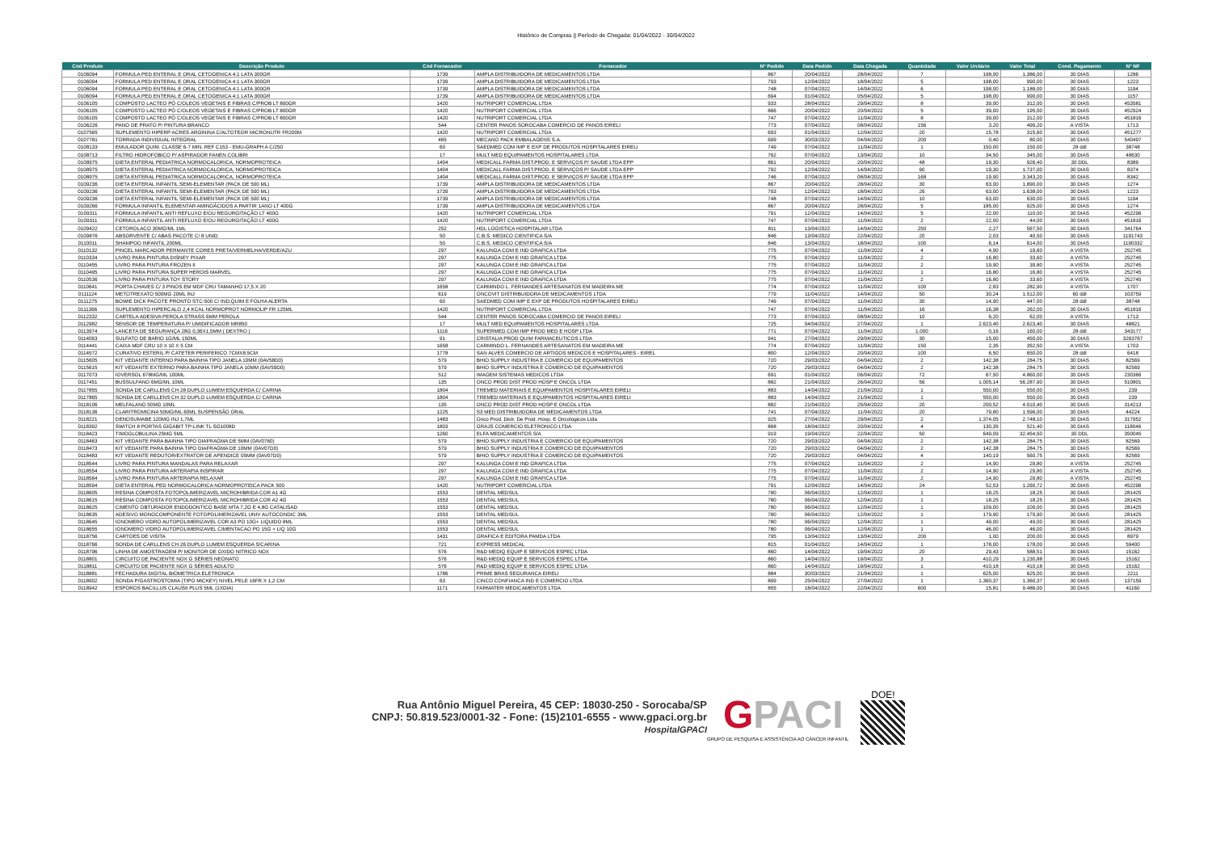Histórico de Compras || Período de Chegada: 01/04/2022 - 30/04/2022
| Cód Produto | Descrição Produto | Cód Fornecedor | Fornecedor | Nº Pedido | Data Pedido | Data Chegada | Quantidade | Valor Unitário | Valor Total | Cond. Pagamento | Nº NF |
| --- | --- | --- | --- | --- | --- | --- | --- | --- | --- | --- | --- |
| 0106094 | FORMULA PED ENTERAL E ORAL CETOGENICA 4:1 LATA 300GR | 1739 | AMPLA DISTRIBUIDORA DE MEDICAMENTOS LTDA | 867 | 20/04/2022 | 28/04/2022 | 7 | 198,00 | 1.386,00 | 30 DIAS | 1286 |
| 0106094 | FORMULA PED ENTERAL E ORAL CETOGENICA 4:1 LATA 300GR | 1739 | AMPLA DISTRIBUIDORA DE MEDICAMENTOS LTDA | 793 | 12/04/2022 | 18/04/2022 | 5 | 198,00 | 990,00 | 30 DIAS | 1223 |
| 0106094 | FORMULA PED ENTERAL E ORAL CETOGENICA 4:1 LATA 300GR | 1739 | AMPLA DISTRIBUIDORA DE MEDICAMENTOS LTDA | 748 | 07/04/2022 | 14/04/2022 | 6 | 198,00 | 1.188,00 | 30 DIAS | 1194 |
| 0106094 | FORMULA PED ENTERAL E ORAL CETOGENICA 4:1 LATA 300GR | 1739 | AMPLA DISTRIBUIDORA DE MEDICAMENTOS LTDA | 694 | 01/04/2022 | 05/04/2022 | 5 | 198,00 | 990,00 | 30 DIAS | 1157 |
| 0106105 | COMPOSTO LACTEO PÓ C/OLEOS VEGETAIS E FIBRAS C/PROB LT 800GR | 1420 | NUTRIPORT COMERCIAL LTDA | 933 | 28/04/2022 | 29/04/2022 | 8 | 39,00 | 312,00 | 30 DIAS | 453581 |
| 0106105 | COMPOSTO LACTEO PÓ C/OLEOS VEGETAIS E FIBRAS C/PROB LT 800GR | 1420 | NUTRIPORT COMERCIAL LTDA | 866 | 20/04/2022 | 20/04/2022 | 5 | 39,00 | 195,00 | 30 DIAS | 452924 |
| 0106105 | COMPOSTO LACTEO PÓ C/OLEOS VEGETAIS E FIBRAS C/PROB LT 800GR | 1420 | NUTRIPORT COMERCIAL LTDA | 747 | 07/04/2022 | 11/04/2022 | 8 | 39,00 | 312,00 | 30 DIAS | 451816 |
| 0106226 | PANO DE PRATO P/ PINTURA BRANCO | 544 | CENTER PANOS SOROCABA COMERCIO DE PANOS EIRELI | 773 | 07/04/2022 | 08/04/2022 | 156 | 3,20 | 499,20 | A VISTA | 1713 |
| 0107565 | SUPLEMENTO HIPERP ACRES ARGININA C/ALTOTEOR MICRONUTR FR200M | 1420 | NUTRIPORT COMERCIAL LTDA | 693 | 01/04/2022 | 12/04/2022 | 20 | 15,78 | 315,60 | 30 DIAS | 451277 |
| 0107781 | TORRADA INDIVIDUAL INTEGRAL | 465 | MECANO PACK EMBALAGENS S.A. | 699 | 30/03/2022 | 04/04/2022 | 200 | 0,40 | 80,00 | 30 DIAS | 540497 |
| 0108133 | EMULADOR QUIM. CLASSE 6-7 MIN. REF C153 - EMU-GRAPH A C/250 | 60 | SAEDMED COM IMP E EXP DE PRODUTOS HOSPITALARES EIRELI | 749 | 07/04/2022 | 11/04/2022 | 1 | 150,00 | 150,00 | 28 ddl | 38748 |
| 0108713 | FILTRO HIDROFOBICO P/ ASPIRADOR FANEN COLIBRI | 17 | MULT MED EQUIPAMENTOS HOSPITALARES LTDA | 762 | 07/04/2022 | 13/04/2022 | 10 | 34,50 | 345,00 | 30 DIAS | 48630 |
| 0108975 | DIETA ENTERAL PEDIATRICA NORMOCALORICA, NORMOPROTEICA | 1404 | MEDICALL FARMA DIST.PROD. E SERVIÇOS P/ SAUDE LTDA EPP | 861 | 20/04/2022 | 20/04/2022 | 48 | 19,30 | 926,40 | 30 DDL | 8389 |
| 0108975 | DIETA ENTERAL PEDIATRICA NORMOCALORICA, NORMOPROTEICA | 1404 | MEDICALL FARMA DIST.PROD. E SERVIÇOS P/ SAUDE LTDA EPP | 792 | 12/04/2022 | 14/04/2022 | 90 | 19,30 | 1.737,00 | 30 DIAS | 8374 |
| 0108975 | DIETA ENTERAL PEDIATRICA NORMOCALORICA, NORMOPROTEICA | 1404 | MEDICALL FARMA DIST.PROD. E SERVIÇOS P/ SAUDE LTDA EPP | 746 | 07/04/2022 | 08/04/2022 | 168 | 19,90 | 3.343,20 | 30 DIAS | 8342 |
| 0109236 | DIETA ENTERAL INFANTIL SEMI-ELEMENTAR (PACK DE 500 ML) | 1739 | AMPLA DISTRIBUIDORA DE MEDICAMENTOS LTDA | 867 | 20/04/2022 | 28/04/2022 | 30 | 63,00 | 1.890,00 | 30 DIAS | 1274 |
| 0109236 | DIETA ENTERAL INFANTIL SEMI-ELEMENTAR (PACK DE 500 ML) | 1739 | AMPLA DISTRIBUIDORA DE MEDICAMENTOS LTDA | 793 | 12/04/2022 | 18/04/2022 | 26 | 63,00 | 1.638,00 | 30 DIAS | 1223 |
| 0109236 | DIETA ENTERAL INFANTIL SEMI-ELEMENTAR (PACK DE 500 ML) | 1739 | AMPLA DISTRIBUIDORA DE MEDICAMENTOS LTDA | 748 | 07/04/2022 | 14/04/2022 | 10 | 63,00 | 630,00 | 30 DIAS | 1194 |
| 0109266 | FORMULA INFANTIL ELEMENTAR AMINOÁCIDOS A PARTIR 1ANO LT 400G | 1739 | AMPLA DISTRIBUIDORA DE MEDICAMENTOS LTDA | 867 | 20/04/2022 | 28/04/2022 | 5 | 185,00 | 925,00 | 30 DIAS | 1274 |
| 0109311 | FORMULA INFANTIL ANTI REFLUXO E/OU REGURGITAÇÃO LT 400G | 1420 | NUTRIPORT COMERCIAL LTDA | 791 | 12/04/2022 | 14/04/2022 | 5 | 22,00 | 110,00 | 30 DIAS | 452296 |
| 0109311 | FORMULA INFANTIL ANTI REFLUXO E/OU REGURGITAÇÃO LT 400G | 1420 | NUTRIPORT COMERCIAL LTDA | 747 | 07/04/2022 | 11/04/2022 | 2 | 22,00 | 44,00 | 30 DIAS | 451816 |
| 0109422 | CETOROLACO 30MG/ML 1ML | 252 | HDL LOGISTICA HOSPITALAR LTDA | 811 | 13/04/2022 | 14/04/2022 | 250 | 2,27 | 567,50 | 30 DIAS | 341764 |
| 0109876 | ABSORVENTE C/ ABAS PACOTE C/ 8 UNID | 50 | C.B.S. MEDICO CIENTIFICA S/A | 846 | 13/04/2022 | 22/04/2022 | 20 | 2,03 | 40,50 | 30 DIAS | 1191743 |
| 0110011 | SHAMPOO INFANTIL 200ML | 50 | C.B.S. MEDICO CIENTIFICA S/A | 846 | 13/04/2022 | 18/04/2022 | 100 | 6,14 | 614,00 | 30 DIAS | 1190332 |
| 0110132 | PINCEL MARCADOR PERMANTE CORES PRETA/VERMELHA/VERDE/AZU | 297 | KALUNGA COM E IND GRAFICA LTDA | 775 | 07/04/2022 | 11/04/2022 | 4 | 4,90 | 19,60 | A VISTA | 252745 |
| 0110334 | LIVRO PARA PINTURA DISNEY PIXAR | 297 | KALUNGA COM E IND GRAFICA LTDA | 775 | 07/04/2022 | 11/04/2022 | 2 | 16,80 | 33,60 | A VISTA | 252745 |
| 0110455 | LIVRO PARA PINTURA FROZEN II | 297 | KALUNGA COM E IND GRAFICA LTDA | 775 | 07/04/2022 | 11/04/2022 | 2 | 19,90 | 39,80 | A VISTA | 252745 |
| 0110495 | LIVRO PARA PINTURA SUPER HEROIS MARVEL | 297 | KALUNGA COM E IND GRAFICA LTDA | 775 | 07/04/2022 | 11/04/2022 | 1 | 16,80 | 16,80 | A VISTA | 252745 |
| 0110536 | LIVRO PARA PINTURA TOY STORY | 297 | KALUNGA COM E IND GRAFICA LTDA | 775 | 07/04/2022 | 11/04/2022 | 2 | 16,80 | 33,60 | A VISTA | 252745 |
| 0110641 | PORTA CHAVES C/ 3 PINOS EM MDF CRU TAMANHO 17,5 X 20 | 1658 | CARMINDO L. FERNANDES ARTESANATOS EM MADEIRA ME | 774 | 07/04/2022 | 11/04/2022 | 100 | 2,83 | 282,90 | A VISTA | 1707 |
| 0111124 | METOTREXATO 500MG 20ML INJ | 619 | ONCOVIT DISTRIBUIDORA DE MEDICAMENTOS LTDA | 779 | 11/04/2022 | 14/04/2022 | 50 | 30,24 | 1.512,00 | 60 ddl | 103759 |
| 0111275 | BOWIE DICK PACOTE PRONTO STC-500 C/ IND;QUIM E FOLHA ALERTA | 60 | SAEDMED COM IMP E EXP DE PRODUTOS HOSPITALARES EIRELI | 749 | 07/04/2022 | 11/04/2022 | 30 | 14,90 | 447,00 | 28 ddl | 38748 |
| 0111366 | SUPLEMENTO HIPERCALO 2,4 KCAL NORMOPROT NORMOLIP FR 125ML | 1420 | NUTRIPORT COMERCIAL LTDA | 747 | 07/04/2022 | 11/04/2022 | 16 | 16,38 | 262,00 | 30 DIAS | 451816 |
| 0112332 | CARTELA ADESIVA PEROLA STRASS 6MM PEROLA | 544 | CENTER PANOS SOROCABA COMERCIO DE PANOS EIRELI | 773 | 07/04/2022 | 08/04/2022 | 10 | 6,20 | 62,00 | A VISTA | 1713 |
| 0112982 | SENSOR DE TEMPERATURA P/ UMIDIFICADOR MR850 | 17 | MULT MED EQUIPAMENTOS HOSPITALARES LTDA | 725 | 04/04/2022 | 27/04/2022 | 1 | 2.623,40 | 2.623,40 | 30 DIAS | 48821 |
| 0113974 | LANCETA DE SEGURANÇA 28G 0,36X1,5MM ( DEXTRO ) | 1116 | SUPERMED COM IMP PROD MED E HOSP LTDA | 771 | 07/04/2022 | 11/04/2022 | 1.000 | 0,16 | 160,00 | 28 ddl | 343177 |
| 0114063 | SULFATO DE BARIO 1G/ML 150ML | 91 | CRISTALIA PROD QUIM FARMACEUTICOS LTDA | 941 | 27/04/2022 | 29/04/2022 | 30 | 15,00 | 450,00 | 30 DIAS | 3263767 |
| 0114441 | CAIXA MDF CRU 10 X 10 X 5 CM | 1658 | CARMINDO L. FERNANDES ARTESANATOS EM MADEIRA ME | 774 | 07/04/2022 | 11/04/2022 | 150 | 2,35 | 352,50 | A VISTA | 1703 |
| 0114572 | CURATIVO ESTERIL P/ CATETER PERIFERICO 7CMX8,5CM | 1778 | SAN ALVES COMERCIO DE ARTIGOS MEDICOS E HOSPITALARES - EIREL | 800 | 12/04/2022 | 20/04/2022 | 100 | 6,50 | 650,00 | 28 ddl | 6418 |
| 0115605 | KIT VEDANTE INTERNO PARA BAINHA TIPO JANELA 10MM (0AV58D0) | 579 | BHIO SUPPLY INDUSTRIA E COMERCIO DE EQUIPAMENTOS | 720 | 29/03/2022 | 04/04/2022 | 2 | 142,38 | 284,75 | 30 DIAS | 82569 |
| 0115615 | KIT VEDANTE EXTERNO PARA BAINHA TIPO JANELA 10MM (0AV59D0) | 579 | BHIO SUPPLY INDUSTRIA E COMERCIO DE EQUIPAMENTOS | 720 | 29/03/2022 | 04/04/2022 | 2 | 142,38 | 284,75 | 30 DIAS | 82569 |
| 0117073 | IOVERSOL 678MG/ML 100ML | 512 | IMAGEM SISTEMAS MEDICOS LTDA | 691 | 01/04/2022 | 06/04/2022 | 72 | 67,50 | 4.860,00 | 30 DIAS | 230366 |
| 0117451 | BUSSULFANO 6MG/ML 10ML | 135 | ONCO PROD DIST PROD HOSP E ONCOL LTDA | 882 | 21/04/2022 | 26/04/2022 | 56 | 1.005,14 | 56.287,90 | 30 DIAS | 510801 |
| 0117855 | SONDA DE CARLLENS CH 28 DUPLO LUMEM ESQUERDA C/ CARINA | 1804 | TREMED MATERIAIS E EQUIPAMENTOS HOSPITALARES EIRELI | 883 | 14/04/2022 | 21/04/2022 | 1 | 550,00 | 550,00 | 30 DIAS | 239 |
| 0117865 | SONDA DE CARLLENS CH 32 DUPLO LUMEM ESQUERDA C/ CARINA | 1804 | TREMED MATERIAIS E EQUIPAMENTOS HOSPITALARES EIRELI | 883 | 14/04/2022 | 21/04/2022 | 1 | 550,00 | 550,00 | 30 DIAS | 239 |
| 0118106 | MELFALANO 50MG 10ML | 135 | ONCO PROD DIST PROD HOSP E ONCOL LTDA | 882 | 21/04/2022 | 25/04/2022 | 20 | 200,52 | 4.010,40 | 30 DIAS | 314213 |
| 0118136 | CLARITROMICINA 50MG/ML 60ML SUSPENSÃO ORAL | 1225 | S3 MED DISTRIBUIDORA DE MEDICAMENTOS LTDA | 741 | 07/04/2022 | 11/04/2022 | 20 | 79,80 | 1.596,00 | 30 DIAS | 44224 |
| 0118221 | DENOSUMABE 120MG INJ 1,7ML | 1483 | Onco Prod. Distr. De Prod. Hosp. E Oncologicos Ltda | 925 | 27/04/2022 | 29/04/2022 | 2 | 1.374,05 | 2.748,10 | 30 DIAS | 317952 |
| 0118392 | SWITCH 8 PORTAS GIGABIT TP-LINK TL SG1008D | 1803 | GRAJS COMERCIO ELETRONICO LTDA | 868 | 18/04/2022 | 20/04/2022 | 4 | 130,35 | 521,40 | 30 DIAS | 118046 |
| 0118423 | TIMOGLOBULINA 25MG 5ML | 1260 | ELFA MEDICAMENTOS S/A | 919 | 19/04/2022 | 22/04/2022 | 50 | 649,09 | 32.454,50 | 30 DDL | 350045 |
| 0118463 | KIT VEDANTE PARA BAINHA TIPO DIAFRAGMA DE 5MM (0AV0760) | 579 | BHIO SUPPLY INDUSTRIA E COMERCIO DE EQUIPAMENTOS | 720 | 29/03/2022 | 04/04/2022 | 2 | 142,38 | 284,75 | 30 DIAS | 82569 |
| 0118473 | KIT VEDANTE PARA BAINHA TIPO DIAFRAGMA DE 10MM (0AV07D0) | 579 | BHIO SUPPLY INDUSTRIA E COMERCIO DE EQUIPAMENTOS | 720 | 29/03/2022 | 04/04/2022 | 2 | 142,38 | 284,75 | 30 DIAS | 82569 |
| 0118483 | KIT VEDANTE REDUTOR/EXTRATOR DE APENDICE 05MM (0AV07D0) | 579 | BHIO SUPPLY INDUSTRIA E COMERCIO DE EQUIPAMENTOS | 720 | 29/03/2022 | 04/04/2022 | 4 | 140,19 | 560,75 | 30 DIAS | 82569 |
| 0118544 | LIVRO PARA PINTURA MANDALAS PARA RELAXAR | 297 | KALUNGA COM E IND GRAFICA LTDA | 775 | 07/04/2022 | 11/04/2022 | 2 | 14,90 | 29,80 | A VISTA | 252745 |
| 0118554 | LIVRO PARA PINTURA ARTERAPIA INSPIRAR | 297 | KALUNGA COM E IND GRAFICA LTDA | 775 | 07/04/2022 | 11/04/2022 | 2 | 14,90 | 29,80 | A VISTA | 252745 |
| 0118564 | LIVRO PARA PINTURA ARTERAPIA RELAXAR | 297 | KALUNGA COM E IND GRAFICA LTDA | 775 | 07/04/2022 | 11/04/2022 | 2 | 14,90 | 29,80 | A VISTA | 252745 |
| 0118594 | DIETA ENTERAL PED NORMOCALORICA NORMOPROTEICA PACK 500 | 1420 | NUTRIPORT COMERCIAL LTDA | 791 | 12/04/2022 | 14/04/2022 | 24 | 52,53 | 1.260,72 | 30 DIAS | 452296 |
| 0118605 | RESINA COMPOSTA FOTOPOLIMERIZAVEL MICROHIBRIDA COR A1 4G | 1553 | DENTAL MEDSUL | 780 | 06/04/2022 | 12/04/2022 | 1 | 18,25 | 18,25 | 30 DIAS | 281425 |
| 0118615 | RESINA COMPOSTA FOTOPOLIMERIZAVEL MICROHIBRIDA COR A2 4G | 1553 | DENTAL MEDSUL | 780 | 06/04/2022 | 12/04/2022 | 1 | 18,25 | 18,25 | 30 DIAS | 281425 |
| 0118625 | CIMENTO OBTURADOR ENDODONTICO BASE MTA 7,2G E 4,8G CATALISAD | 1553 | DENTAL MEDSUL | 780 | 06/04/2022 | 12/04/2022 | 1 | 109,00 | 109,00 | 30 DIAS | 281425 |
| 0118635 | ADESIVO MONOCOMPONENTE FOTOPOLIMERIZAVEL UNIV AUTOCONDIC 3ML | 1553 | DENTAL MEDSUL | 780 | 06/04/2022 | 12/04/2022 | 1 | 179,90 | 179,90 | 30 DIAS | 281425 |
| 0118645 | IONOMERO VIDRO AUTOPOLIMERIZAVEL COR A3 PO 10G+ LIQUIDO 8ML | 1553 | DENTAL MEDSUL | 780 | 06/04/2022 | 12/04/2022 | 1 | 49,00 | 49,00 | 30 DIAS | 281425 |
| 0118655 | IONOMERO VIDRO AUTOPOLIMERIZAVEL CIMENTACAO PO 15G + LIQ 10G | 1553 | DENTAL MEDSUL | 780 | 06/04/2022 | 12/04/2022 | 1 | 46,00 | 46,00 | 30 DIAS | 281425 |
| 0118756 | CARTOES DE VISITA | 1431 | GRAFICA E EDITORA PAMDA LTDA | 795 | 13/04/2022 | 13/04/2022 | 200 | 1,00 | 200,00 | 30 DIAS | 8979 |
| 0118766 | SONDA DE CARLLENS CH 26 DUPLO LUMEM ESQUERDA S/CARINA | 721 | EXPRESS MEDICAL | 815 | 01/04/2022 | 14/04/2022 | 1 | 178,00 | 178,00 | 30 DIAS | 59400 |
| 0118796 | LINHA DE AMOSTRAGEM P/ MONITOR DE OXIDO NITRICO NOX | 576 | R&D MEDIQ EQUIP E SERVICOS ESPEC LTDA | 860 | 14/04/2022 | 19/04/2022 | 20 | 29,43 | 588,51 | 30 DIAS | 15162 |
| 0118801 | CIRCUITO DE PACIENTE NOX G SÉRIES NEONATO | 576 | R&D MEDIQ EQUIP E SERVICOS ESPEC LTDA | 860 | 14/04/2022 | 19/04/2022 | 3 | 410,29 | 1.230,88 | 30 DIAS | 15162 |
| 0118811 | CIRCUITO DE PACIENTE NOX G SÉRIES ADULTO | 576 | R&D MEDIQ EQUIP E SERVICOS ESPEC LTDA | 860 | 14/04/2022 | 19/04/2022 | 1 | 410,18 | 410,18 | 30 DIAS | 15162 |
| 0118881 | FECHADURA DIGITAL BIOMETRICA ELETRONICA | 1786 | PRIME BRAS SEGURANCA EIRELI | 884 | 30/03/2022 | 21/04/2022 | 1 | 625,00 | 625,00 | 30 DIAS | 2211 |
| 0118902 | SONDA P/GASTROSTOMIA (TIPO MICKEY) NIVEL PELE 16FR X 1,2 CM | 63 | CINCO CONFIANCA IND E COMERCIO LTDA | 899 | 25/04/2022 | 27/04/2022 | 1 | 1.360,37 | 1.360,37 | 30 DIAS | 137159 |
| 0118942 | ESPOROS BACILLUS CLAUSII PLUS 5ML (1XDIA) | 1171 | FARMATER MEDICAMENTOS LTDA | 855 | 18/04/2022 | 22/04/2022 | 600 | 15,81 | 9.486,00 | 30 DIAS | 41160 |
Rua Antônio Miguel Pereira, 45 CEP: 18030-250 - Sorocaba/SP
CNPJ: 50.819.523/0001-32 - Fone: (15)2101-6555 - www.gpaci.org.br
HospitalGPACI
GPACI
GRUPO DE PESQUISA E ASSISTÊNCIA AO CÂNCER INFANTIL
DOE!